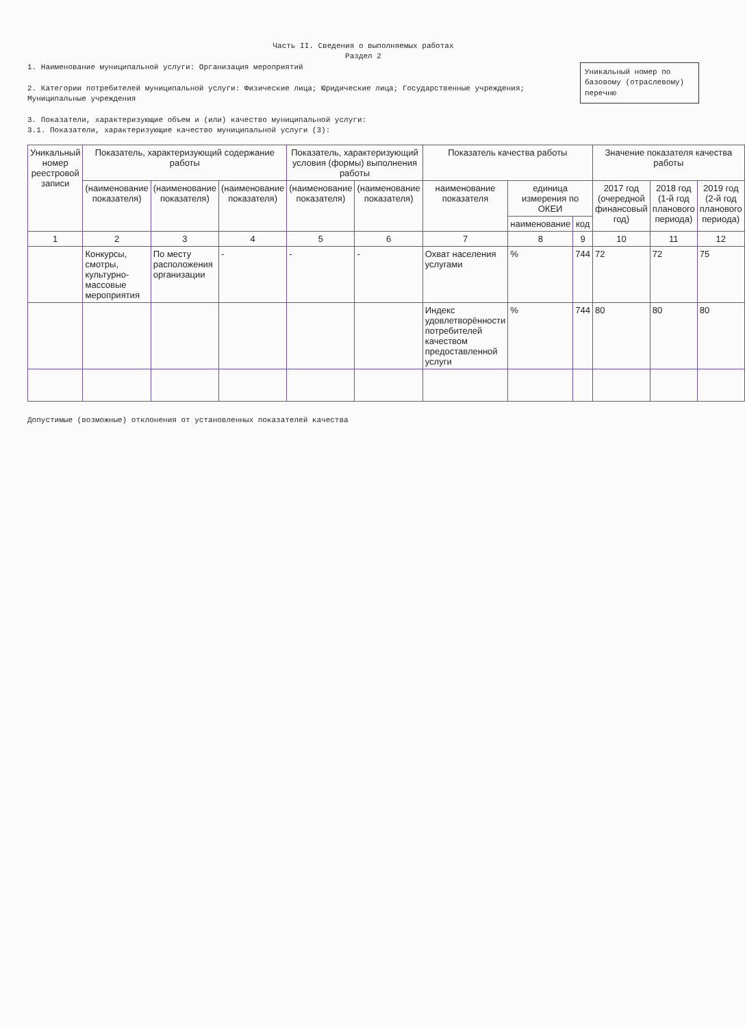Часть II. Сведения о выполняемых работах
Раздел 2
Уникальный номер по базовому (отраслевому) перечню
1. Наименование муниципальной услуги: Организация мероприятий
2. Категории потребителей муниципальной услуги: Физические лица; Юридические лица; Государственные учреждения; Муниципальные учреждения
3. Показатели, характеризующие объем и (или) качество муниципальной услуги:
3.1. Показатели, характеризующие качество муниципальной услуги (3):
| Уникальный номер реестровой записи | Показатель, характеризующий содержание работы | | | Показатель, характеризующий условия (формы) выполнения работы | | Показатель качества работы | | | Значение показателя качества работы | | |
| --- | --- | --- | --- | --- | --- | --- | --- | --- | --- | --- | --- |
| | (наименование показателя) | (наименование показателя) | (наименование показателя) | (наименование показателя) | (наименование показателя) | наименование показателя | единица измерения по ОКЕИ | | 2017 год (очередной финансовый год) | 2018 год (1-й год планового периода) | 2019 год (2-й год планового периода) |
| | | | | | | | наименование | код | | | |
| 1 | 2 | 3 | 4 | 5 | 6 | 7 | 8 | 9 | 10 | 11 | 12 |
| | Конкурсы, смотры, культурно-массовые мероприятия | По месту расположения организации | - | - | - | Охват населения услугами | % | 744 | 72 | 72 | 75 |
| | | | | | | Индекс удовлетворённости потребителей качеством предоставленной услуги | % | 744 | 80 | 80 | 80 |
Допустимые (возможные) отклонения от установленных показателей качества